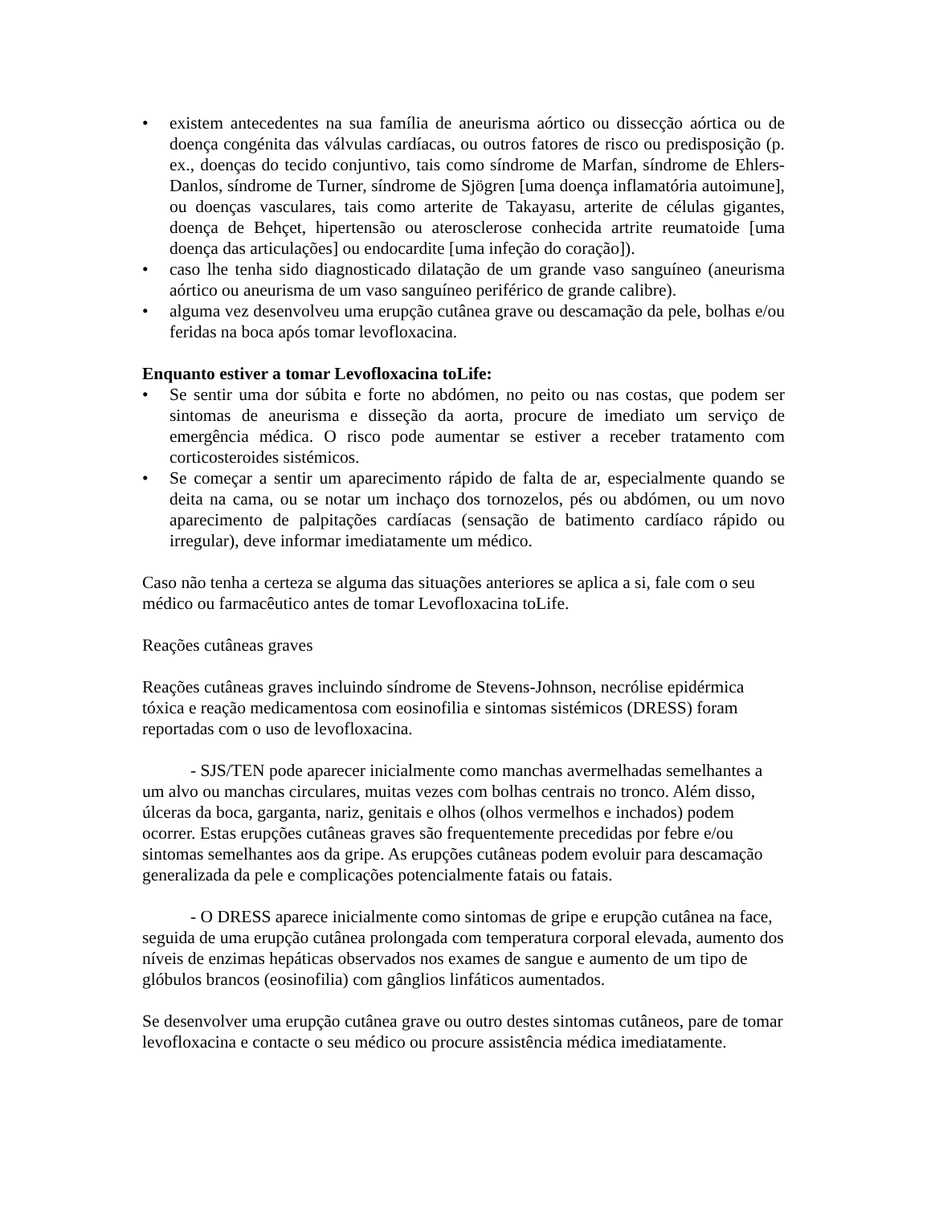• existem antecedentes na sua família de aneurisma aórtico ou dissecção aórtica ou de doença congénita das válvulas cardíacas, ou outros fatores de risco ou predisposição (p. ex., doenças do tecido conjuntivo, tais como síndrome de Marfan, síndrome de Ehlers-Danlos, síndrome de Turner, síndrome de Sjögren [uma doença inflamatória autoimune], ou doenças vasculares, tais como arterite de Takayasu, arterite de células gigantes, doença de Behçet, hipertensão ou aterosclerose conhecida artrite reumatoide [uma doença das articulações] ou endocardite [uma infeção do coração]).
• caso lhe tenha sido diagnosticado dilatação de um grande vaso sanguíneo (aneurisma aórtico ou aneurisma de um vaso sanguíneo periférico de grande calibre).
• alguma vez desenvolveu uma erupção cutânea grave ou descamação da pele, bolhas e/ou feridas na boca após tomar levofloxacina.
Enquanto estiver a tomar Levofloxacina toLife:
• Se sentir uma dor súbita e forte no abdómen, no peito ou nas costas, que podem ser sintomas de aneurisma e disseção da aorta, procure de imediato um serviço de emergência médica. O risco pode aumentar se estiver a receber tratamento com corticosteroides sistémicos.
• Se começar a sentir um aparecimento rápido de falta de ar, especialmente quando se deita na cama, ou se notar um inchaço dos tornozelos, pés ou abdómen, ou um novo aparecimento de palpitações cardíacas (sensação de batimento cardíaco rápido ou irregular), deve informar imediatamente um médico.
Caso não tenha a certeza se alguma das situações anteriores se aplica a si, fale com o seu médico ou farmacêutico antes de tomar Levofloxacina toLife.
Reações cutâneas graves
Reações cutâneas graves incluindo síndrome de Stevens-Johnson, necrólise epidérmica tóxica e reação medicamentosa com eosinofilia e sintomas sistémicos (DRESS) foram reportadas com o uso de levofloxacina.
- SJS/TEN pode aparecer inicialmente como manchas avermelhadas semelhantes a um alvo ou manchas circulares, muitas vezes com bolhas centrais no tronco. Além disso, úlceras da boca, garganta, nariz, genitais e olhos (olhos vermelhos e inchados) podem ocorrer. Estas erupções cutâneas graves são frequentemente precedidas por febre e/ou sintomas semelhantes aos da gripe. As erupções cutâneas podem evoluir para descamação generalizada da pele e complicações potencialmente fatais ou fatais.
- O DRESS aparece inicialmente como sintomas de gripe e erupção cutânea na face, seguida de uma erupção cutânea prolongada com temperatura corporal elevada, aumento dos níveis de enzimas hepáticas observados nos exames de sangue e aumento de um tipo de glóbulos brancos (eosinofilia) com gânglios linfáticos aumentados.
Se desenvolver uma erupção cutânea grave ou outro destes sintomas cutâneos, pare de tomar levofloxacina e contacte o seu médico ou procure assistência médica imediatamente.